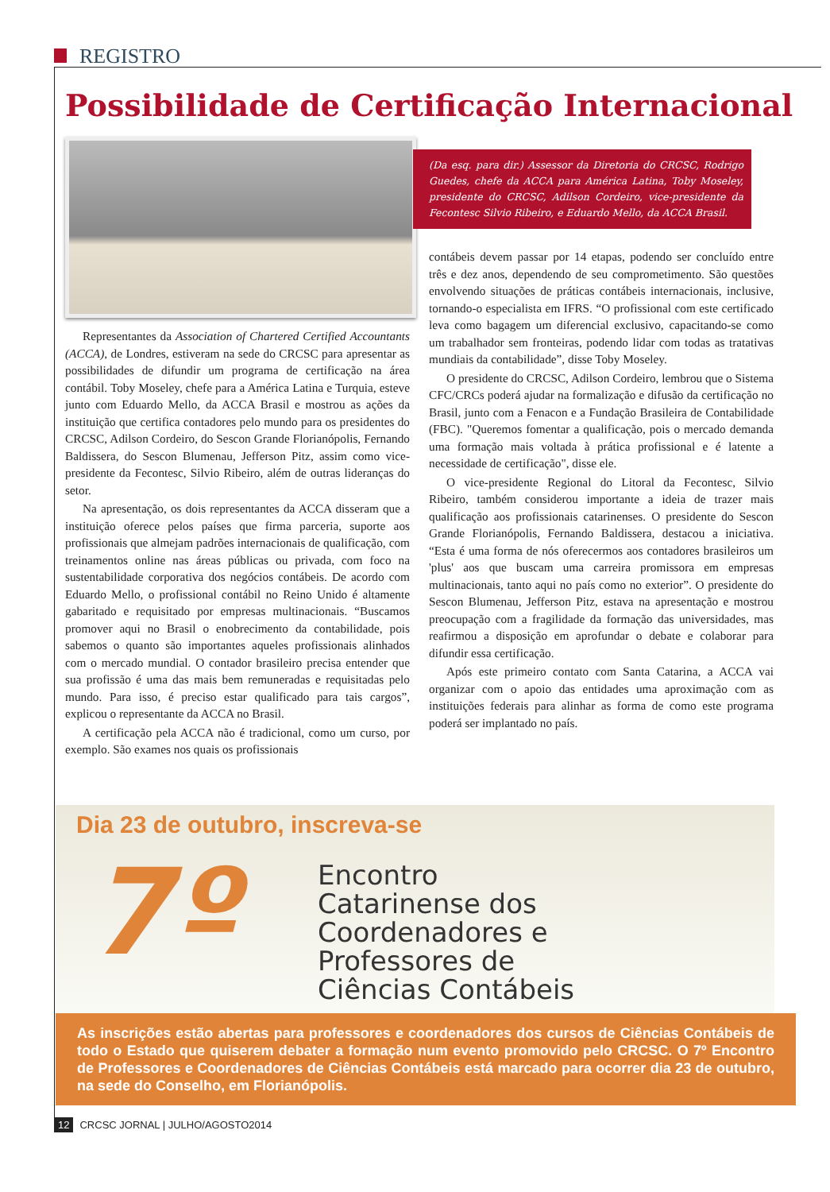REGISTRO
Possibilidade de Certificação Internacional
(Da esq. para dir.) Assessor da Diretoria do CRCSC, Rodrigo Guedes, chefe da ACCA para América Latina, Toby Moseley, presidente do CRCSC, Adilson Cordeiro, vice-presidente da Fecontesc Silvio Ribeiro, e Eduardo Mello, da ACCA Brasil.
Representantes da Association of Chartered Certified Accountants (ACCA), de Londres, estiveram na sede do CRCSC para apresentar as possibilidades de difundir um programa de certificação na área contábil. Toby Moseley, chefe para a América Latina e Turquia, esteve junto com Eduardo Mello, da ACCA Brasil e mostrou as ações da instituição que certifica contadores pelo mundo para os presidentes do CRCSC, Adilson Cordeiro, do Sescon Grande Florianópolis, Fernando Baldissera, do Sescon Blumenau, Jefferson Pitz, assim como vice-presidente da Fecontesc, Silvio Ribeiro, além de outras lideranças do setor.
Na apresentação, os dois representantes da ACCA disseram que a instituição oferece pelos países que firma parceria, suporte aos profissionais que almejam padrões internacionais de qualificação, com treinamentos online nas áreas públicas ou privada, com foco na sustentabilidade corporativa dos negócios contábeis. De acordo com Eduardo Mello, o profissional contábil no Reino Unido é altamente gabaritado e requisitado por empresas multinacionais. “Buscamos promover aqui no Brasil o enobrecimento da contabilidade, pois sabemos o quanto são importantes aqueles profissionais alinhados com o mercado mundial. O contador brasileiro precisa entender que sua profissão é uma das mais bem remuneradas e requisitadas pelo mundo. Para isso, é preciso estar qualificado para tais cargos”, explicou o representante da ACCA no Brasil.
A certificação pela ACCA não é tradicional, como um curso, por exemplo. São exames nos quais os profissionais
contábeis devem passar por 14 etapas, podendo ser concluído entre três e dez anos, dependendo de seu comprometimento. São questões envolvendo situações de práticas contábeis internacionais, inclusive, tornando-o especialista em IFRS. “O profissional com este certificado leva como bagagem um diferencial exclusivo, capacitando-se como um trabalhador sem fronteiras, podendo lidar com todas as tratativas mundiais da contabilidade”, disse Toby Moseley.
O presidente do CRCSC, Adilson Cordeiro, lembrou que o Sistema CFC/CRCs poderá ajudar na formalização e difusão da certificação no Brasil, junto com a Fenacon e a Fundação Brasileira de Contabilidade (FBC). "Queremos fomentar a qualificação, pois o mercado demanda uma formação mais voltada à prática profissional e é latente a necessidade de certificação", disse ele.
O vice-presidente Regional do Litoral da Fecontesc, Silvio Ribeiro, também considerou importante a ideia de trazer mais qualificação aos profissionais catarinenses. O presidente do Sescon Grande Florianópolis, Fernando Baldissera, destacou a iniciativa. “Esta é uma forma de nós oferecermos aos contadores brasileiros um 'plus' aos que buscam uma carreira promissora em empresas multinacionais, tanto aqui no país como no exterior”. O presidente do Sescon Blumenau, Jefferson Pitz, estava na apresentação e mostrou preocupação com a fragilidade da formação das universidades, mas reafirmou a disposição em aprofundar o debate e colaborar para difundir essa certificação.
Após este primeiro contato com Santa Catarina, a ACCA vai organizar com o apoio das entidades uma aproximação com as instituições federais para alinhar as forma de como este programa poderá ser implantado no país.
Dia 23 de outubro, inscreva-se
7º
Encontro
Catarinense dos
Coordenadores e
Professores de
Ciências Contábeis
As inscrições estão abertas para professores e coordenadores dos cursos de Ciências Contábeis de todo o Estado que quiserem debater a formação num evento promovido pelo CRCSC. O 7º Encontro de Professores e Coordenadores de Ciências Contábeis está marcado para ocorrer dia 23 de outubro, na sede do Conselho, em Florianópolis.
12 CRCSC JORNAL | JULHO/AGOSTO2014